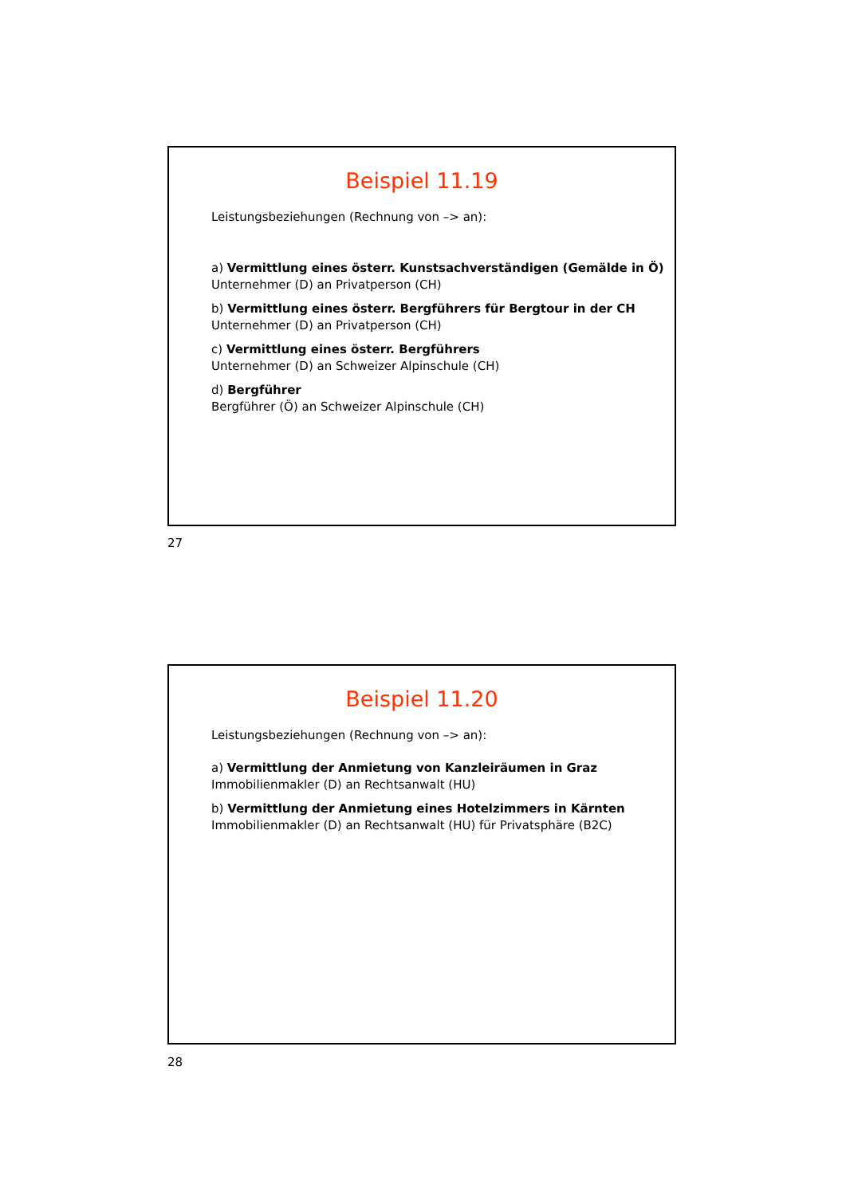Beispiel 11.19
Leistungsbeziehungen (Rechnung von –> an):
a) Vermittlung eines österr. Kunstsachverständigen (Gemälde in Ö)
Unternehmer (D) an Privatperson (CH)
b) Vermittlung eines österr. Bergführers für Bergtour in der CH
Unternehmer (D) an Privatperson (CH)
c) Vermittlung eines österr. Bergführers
Unternehmer (D) an Schweizer Alpinschule (CH)
d) Bergführer
Bergführer (Ö) an Schweizer Alpinschule (CH)
27
Beispiel 11.20
Leistungsbeziehungen (Rechnung von –> an):
a) Vermittlung der Anmietung von Kanzleiräumen in Graz
Immobilienmakler (D) an Rechtsanwalt (HU)
b) Vermittlung der Anmietung eines Hotelzimmers in Kärnten
Immobilienmakler (D) an Rechtsanwalt (HU) für Privatsphäre (B2C)
28